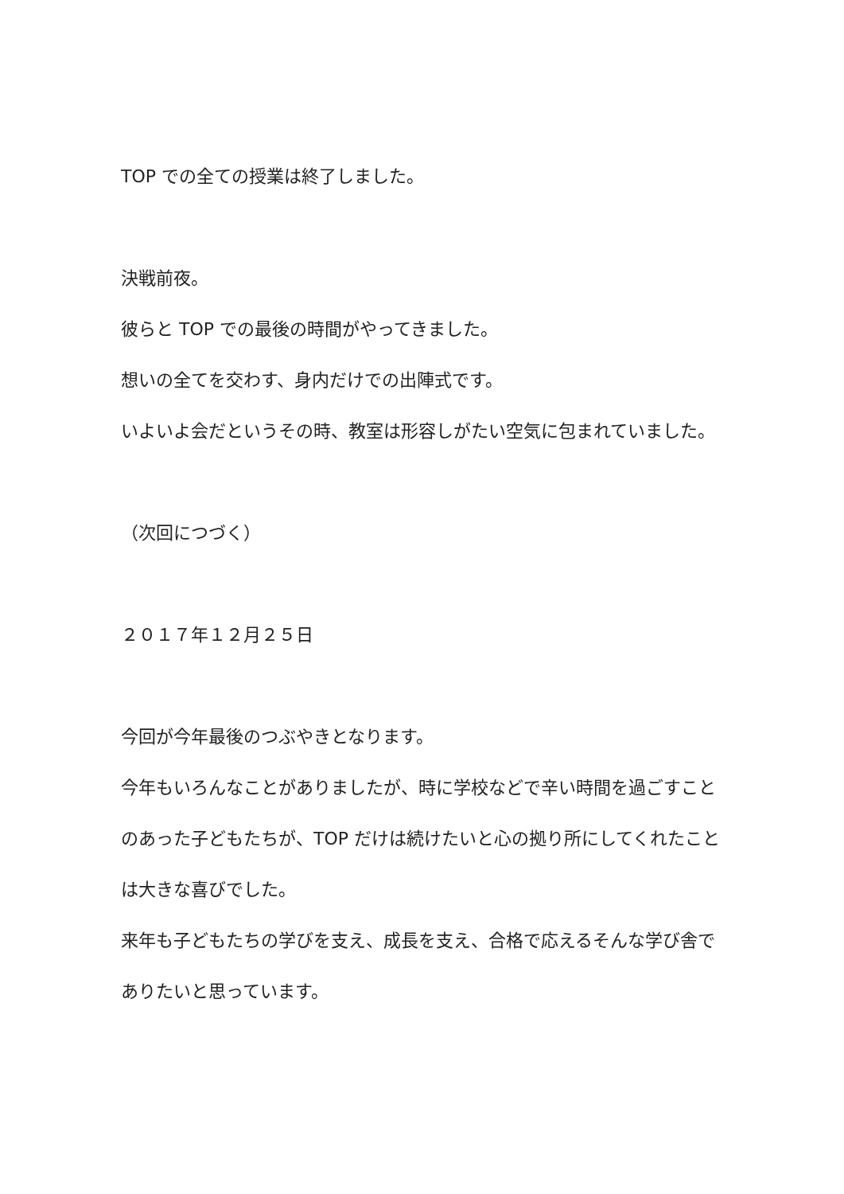TOP での全ての授業は終了しました。
決戦前夜。
彼らと TOP での最後の時間がやってきました。
想いの全てを交わす、身内だけでの出陣式です。
いよいよ会だというその時、教室は形容しがたい空気に包まれていました。
（次回につづく）
２０１７年１２月２５日
今回が今年最後のつぶやきとなります。
今年もいろんなことがありましたが、時に学校などで辛い時間を過ごすことのあった子どもたちが、TOP だけは続けたいと心の拠り所にしてくれたことは大きな喜びでした。
来年も子どもたちの学びを支え、成長を支え、合格で応えるそんな学び舎でありたいと思っています。